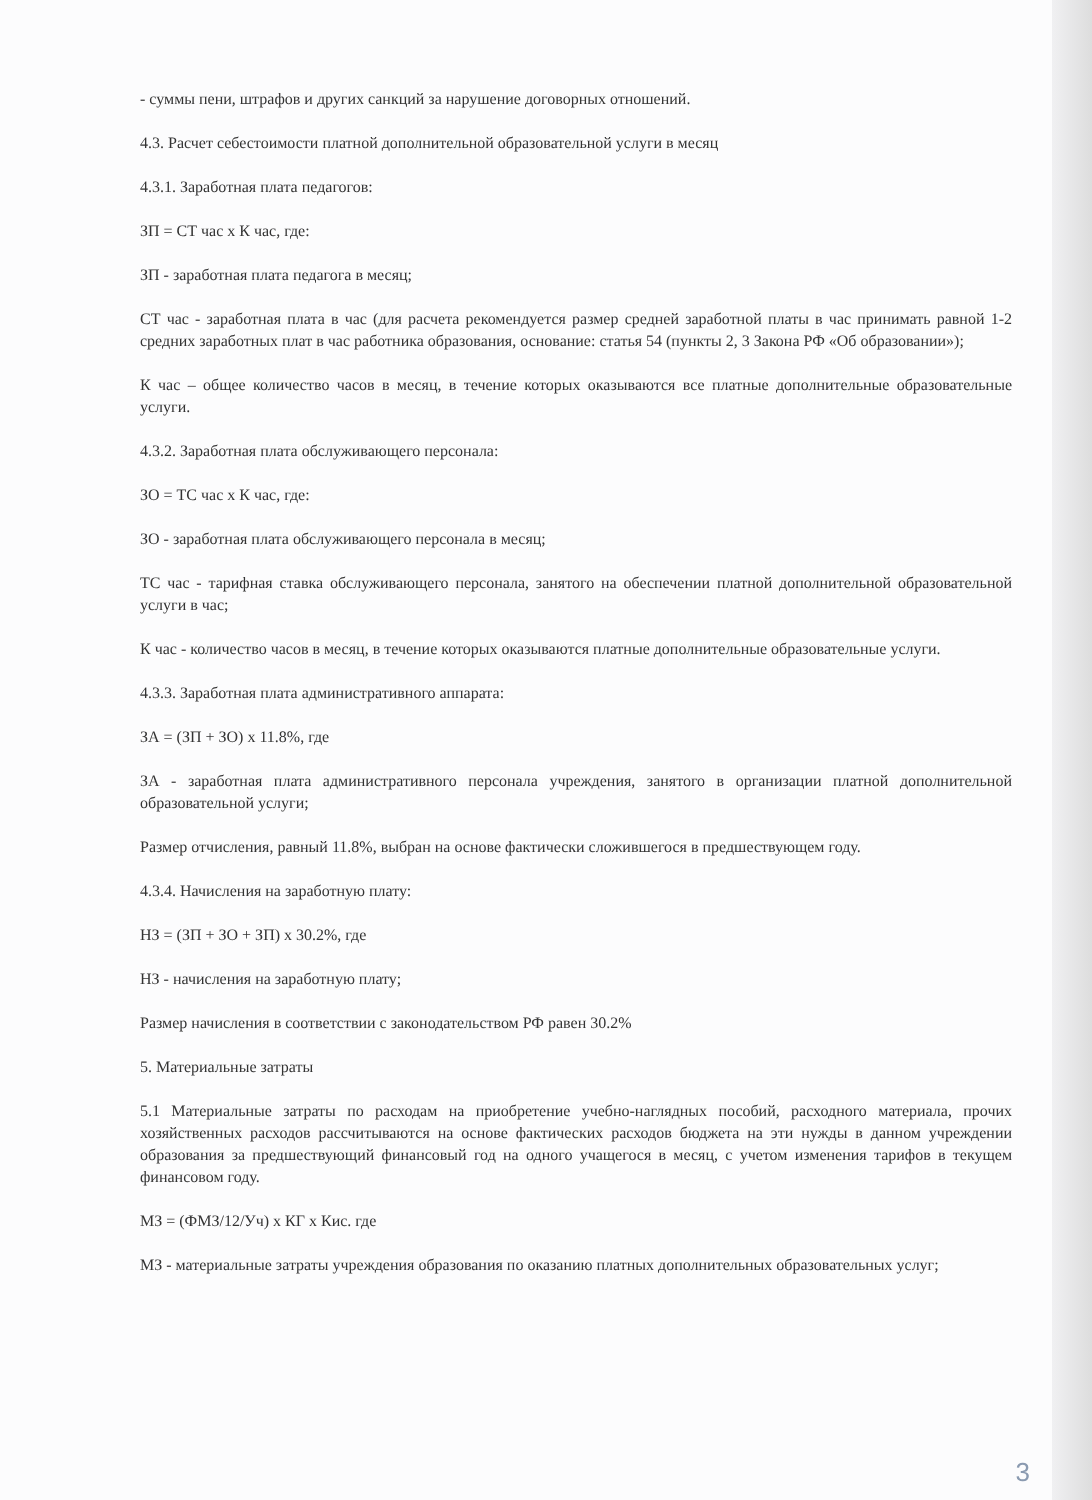- суммы пени, штрафов и других санкций за нарушение договорных отношений.
4.3. Расчет себестоимости платной дополнительной образовательной услуги в месяц
4.3.1. Заработная плата педагогов:
ЗП = СТ час х К час, где:
ЗП - заработная плата педагога в месяц;
СТ час - заработная плата в час (для расчета рекомендуется размер средней заработной платы в час принимать равной 1-2 средних заработных плат в час работника образования, основание: статья 54 (пункты 2, 3 Закона РФ «Об образовании»);
К час – общее количество часов в месяц, в течение которых оказываются все платные дополнительные образовательные услуги.
4.3.2. Заработная плата обслуживающего персонала:
ЗО = ТС час х К час, где:
ЗО - заработная плата обслуживающего персонала в месяц;
ТС час - тарифная ставка обслуживающего персонала, занятого на обеспечении платной дополнительной образовательной услуги в час;
К час - количество часов в месяц, в течение которых оказываются платные дополнительные образовательные услуги.
4.3.3. Заработная плата административного аппарата:
ЗА = (ЗП + ЗО) х 11.8%, где
ЗА - заработная плата административного персонала учреждения, занятого в организации платной дополнительной образовательной услуги;
Размер отчисления, равный 11.8%, выбран на основе фактически сложившегося в предшествующем году.
4.3.4. Начисления на заработную плату:
НЗ = (ЗП + ЗО + ЗП) х 30.2%, где
НЗ - начисления на заработную плату;
Размер начисления в соответствии с законодательством РФ равен 30.2%
5. Материальные затраты
5.1 Материальные затраты по расходам на приобретение учебно-наглядных пособий, расходного материала, прочих хозяйственных расходов рассчитываются на основе фактических расходов бюджета на эти нужды в данном учреждении образования за предшествующий финансовый год на одного учащегося в месяц, с учетом изменения тарифов в текущем финансовом году.
МЗ = (ФМЗ/12/Уч) х КГ х Кис. где
МЗ - материальные затраты учреждения образования по оказанию платных дополнительных образовательных услуг;
3